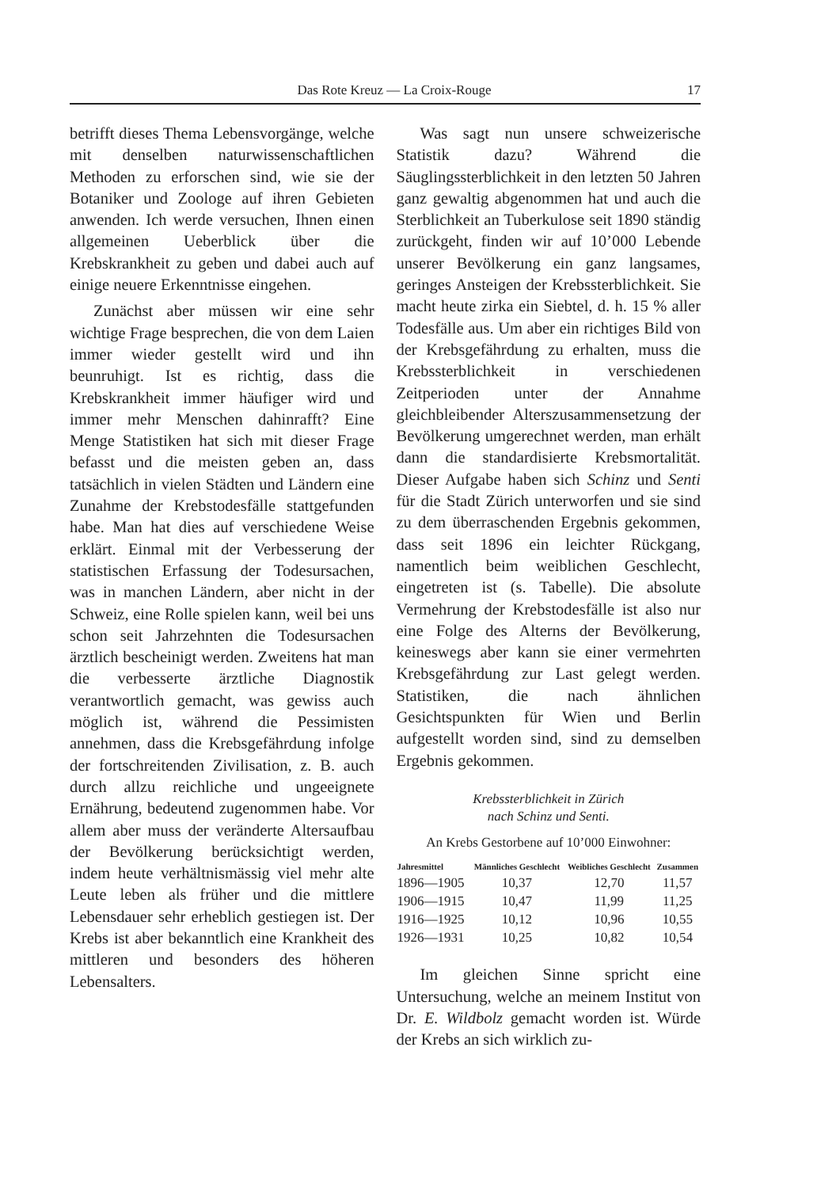Das Rote Kreuz — La Croix-Rouge 17
betrifft dieses Thema Lebensvorgänge, welche mit denselben naturwissenschaftlichen Methoden zu erforschen sind, wie sie der Botaniker und Zoologe auf ihren Gebieten anwenden. Ich werde versuchen, Ihnen einen allgemeinen Ueberblick über die Krebskrankheit zu geben und dabei auch auf einige neuere Erkenntnisse eingehen.
Zunächst aber müssen wir eine sehr wichtige Frage besprechen, die von dem Laien immer wieder gestellt wird und ihn beunruhigt. Ist es richtig, dass die Krebskrankheit immer häufiger wird und immer mehr Menschen dahinrafft? Eine Menge Statistiken hat sich mit dieser Frage befasst und die meisten geben an, dass tatsächlich in vielen Städten und Ländern eine Zunahme der Krebstodesfälle stattgefunden habe. Man hat dies auf verschiedene Weise erklärt. Einmal mit der Verbesserung der statistischen Erfassung der Todesursachen, was in manchen Ländern, aber nicht in der Schweiz, eine Rolle spielen kann, weil bei uns schon seit Jahrzehnten die Todesursachen ärztlich bescheinigt werden. Zweitens hat man die verbesserte ärztliche Diagnostik verantwortlich gemacht, was gewiss auch möglich ist, während die Pessimisten annehmen, dass die Krebsgefährdung infolge der fortschreitenden Zivilisation, z. B. auch durch allzu reichliche und ungeeignete Ernährung, bedeutend zugenommen habe. Vor allem aber muss der veränderte Altersaufbau der Bevölkerung berücksichtigt werden, indem heute verhältnismässig viel mehr alte Leute leben als früher und die mittlere Lebensdauer sehr erheblich gestiegen ist. Der Krebs ist aber bekanntlich eine Krankheit des mittleren und besonders des höheren Lebensalters.
Was sagt nun unsere schweizerische Statistik dazu? Während die Säuglingssterblichkeit in den letzten 50 Jahren ganz gewaltig abgenommen hat und auch die Sterblichkeit an Tuberkulose seit 1890 ständig zurückgeht, finden wir auf 10’000 Lebende unserer Bevölkerung ein ganz langsames, geringes Ansteigen der Krebssterblichkeit. Sie macht heute zirka ein Siebtel, d. h. 15 % aller Todesfälle aus. Um aber ein richtiges Bild von der Krebsgefährdung zu erhalten, muss die Krebssterblichkeit in verschiedenen Zeitperioden unter der Annahme gleichbleibender Alterszusammensetzung der Bevölkerung umgerechnet werden, man erhält dann die standardisierte Krebsmortalität. Dieser Aufgabe haben sich Schinz und Senti für die Stadt Zürich unterworfen und sie sind zu dem überraschenden Ergebnis gekommen, dass seit 1896 ein leichter Rückgang, namentlich beim weiblichen Geschlecht, eingetreten ist (s. Tabelle). Die absolute Vermehrung der Krebstodesfälle ist also nur eine Folge des Alterns der Bevölkerung, keineswegs aber kann sie einer vermehrten Krebsgefährdung zur Last gelegt werden. Statistiken, die nach ähnlichen Gesichtspunkten für Wien und Berlin aufgestellt worden sind, sind zu demselben Ergebnis gekommen.
Krebssterblichkeit in Zürich
nach Schinz und Senti.
An Krebs Gestorbene auf 10’000 Einwohner:
| Jahresmittel | Männliches Geschlecht | Weibliches Geschlecht | Zusammen |
| --- | --- | --- | --- |
| 1896—1905 | 10,37 | 12,70 | 11,57 |
| 1906—1915 | 10,47 | 11,99 | 11,25 |
| 1916—1925 | 10,12 | 10,96 | 10,55 |
| 1926—1931 | 10,25 | 10,82 | 10,54 |
Im gleichen Sinne spricht eine Untersuchung, welche an meinem Institut von Dr. E. Wildbolz gemacht worden ist. Würde der Krebs an sich wirklich zu-